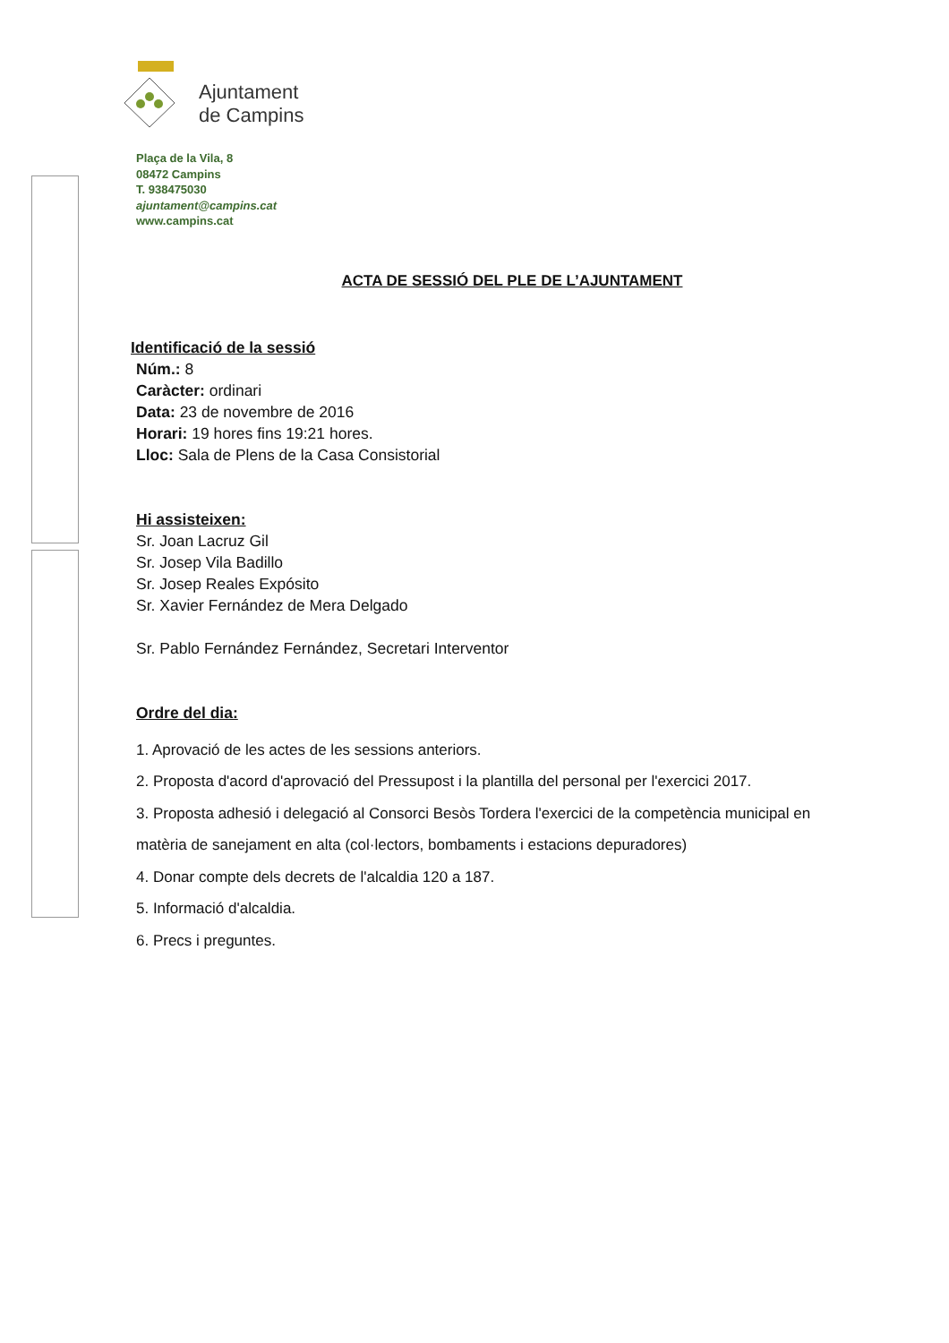Ajuntament
de Campins
Plaça de la Vila, 8
08472 Campins
T. 938475030
ajuntament@campins.cat
www.campins.cat
ACTA DE SESSIÓ DEL PLE DE L’AJUNTAMENT
Identificació de la sessió
Núm.: 8
Caràcter: ordinari
Data: 23 de novembre de 2016
Horari: 19 hores fins 19:21 hores.
Lloc: Sala de Plens de la Casa Consistorial
Hi assisteixen:
Sr. Joan Lacruz Gil
Sr. Josep Vila Badillo
Sr. Josep Reales Expósito
Sr. Xavier Fernández de Mera Delgado
Sr. Pablo Fernández Fernández, Secretari Interventor
Ordre del dia:
1. Aprovació de les actes de les sessions anteriors.
2. Proposta d'acord d'aprovació del Pressupost i la plantilla del personal per l'exercici 2017.
3. Proposta adhesió i delegació al Consorci Besòs Tordera l'exercici de la competència municipal en matèria de sanejament en alta (col·lectors, bombaments i estacions depuradores)
4. Donar compte dels decrets de l'alcaldia 120 a 187.
5. Informació d'alcaldia.
6. Precs i preguntes.